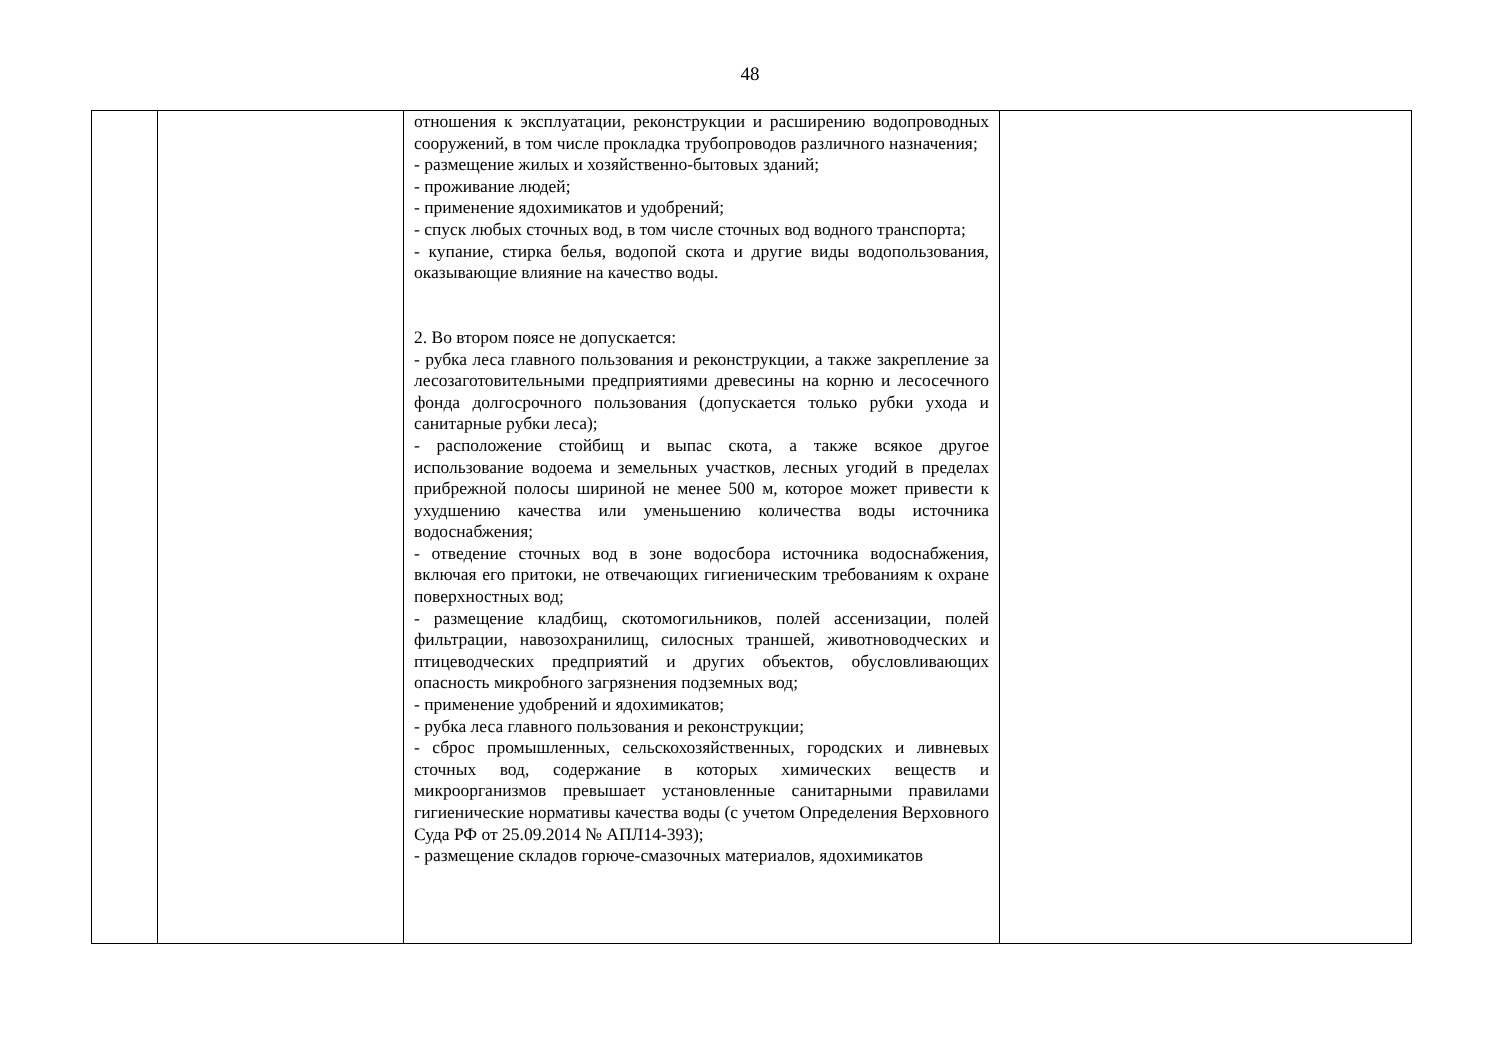48
| | | отношения к эксплуатации, реконструкции и расширению водопроводных сооружений, в том числе прокладка трубопроводов различного назначения; - размещение жилых и хозяйственно-бытовых зданий; - проживание людей; - применение ядохимикатов и удобрений; - спуск любых сточных вод, в том числе сточных вод водного транспорта; - купание, стирка белья, водопой скота и другие виды водопользования, оказывающие влияние на качество воды. 2. Во втором поясе не допускается: - рубка леса главного пользования и реконструкции, а также закрепление за лесозаготовительными предприятиями древесины на корню и лесосечного фонда долгосрочного пользования (допускается только рубки ухода и санитарные рубки леса); - расположение стойбищ и выпас скота, а также всякое другое использование водоема и земельных участков, лесных угодий в пределах прибрежной полосы шириной не менее 500 м, которое может привести к ухудшению качества или уменьшению количества воды источника водоснабжения; - отведение сточных вод в зоне водосбора источника водоснабжения, включая его притоки, не отвечающих гигиеническим требованиям к охране поверхностных вод; - размещение кладбищ, скотомогильников, полей ассенизации, полей фильтрации, навозохранилищ, силосных траншей, животноводческих и птицеводческих предприятий и других объектов, обусловливающих опасность микробного загрязнения подземных вод; - применение удобрений и ядохимикатов; - рубка леса главного пользования и реконструкции; - сброс промышленных, сельскохозяйственных, городских и ливневых сточных вод, содержание в которых химических веществ и микроорганизмов превышает установленные санитарными правилами гигиенические нормативы качества воды (с учетом Определения Верховного Суда РФ от 25.09.2014 № АПЛ14-393); - размещение складов горюче-смазочных материалов, ядохимикатов | |